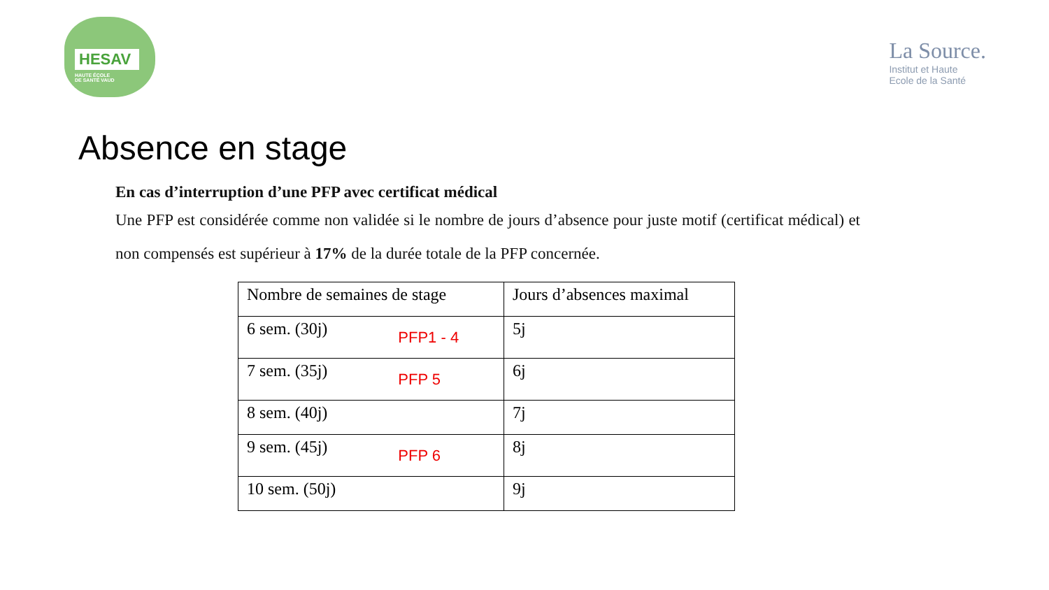HESAV
HAUTE ÉCOLE
DE SANTÉ VAUD
La Source.
Institut et Haute
Ecole de la Santé
Absence en stage
En cas d’interruption d’une PFP avec certificat médical
Une PFP est considérée comme non validée si le nombre de jours d’absence pour juste motif (certificat médical) et non compensés est supérieur à 17% de la durée totale de la PFP concernée.
| Nombre de semaines de stage | Jours d’absences maximal |
| --- | --- |
| 6 sem. (30j) PFP1 - 4 | 5j |
| 7 sem. (35j) PFP 5 | 6j |
| 8 sem. (40j) | 7j |
| 9 sem. (45j) PFP 6 | 8j |
| 10 sem. (50j) | 9j |